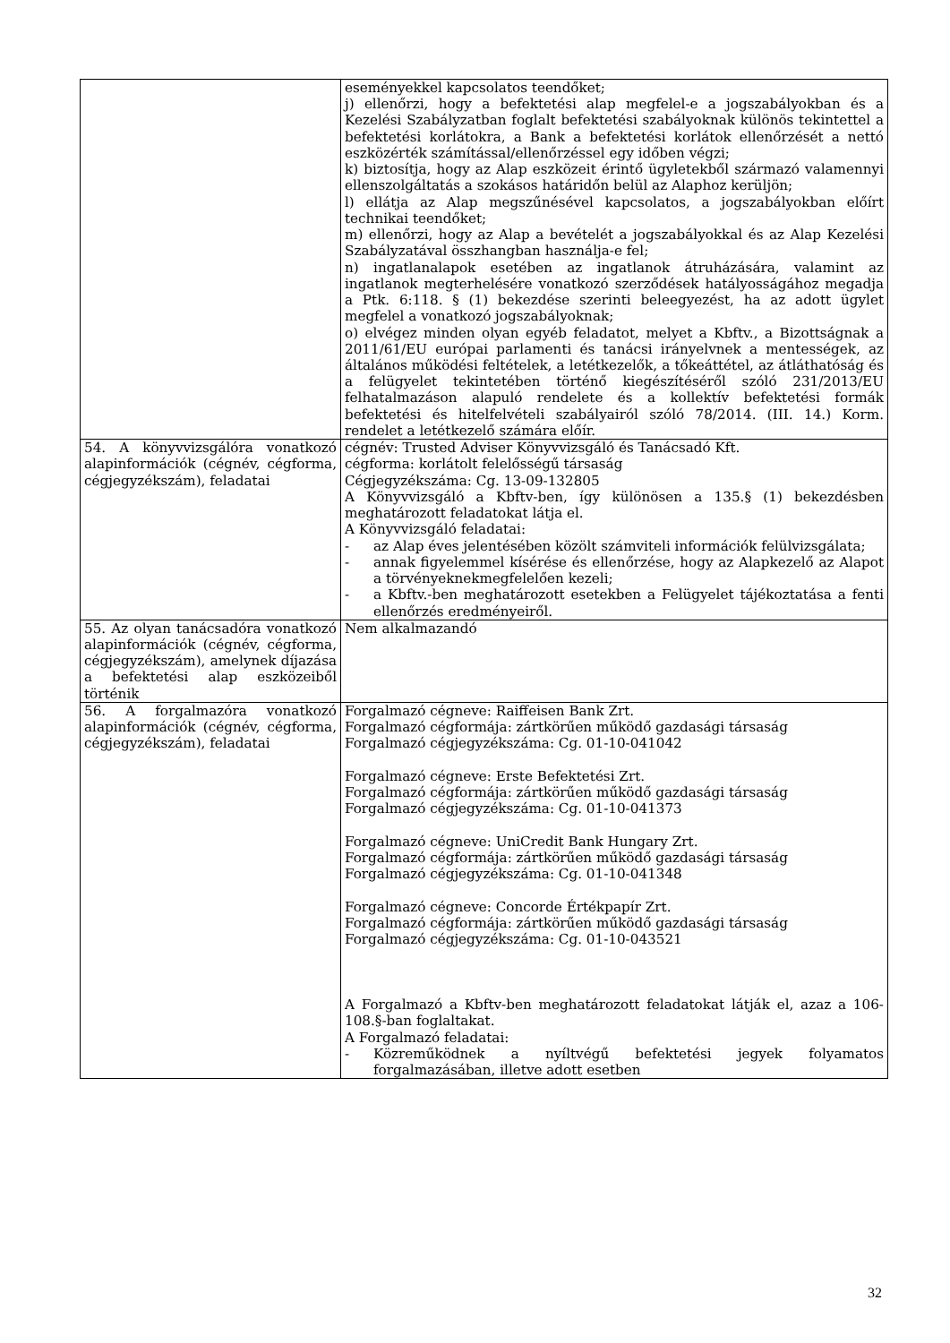| | eseményekkel kapcsolatos teendőket; j) ellenőrzi, hogy a befektetési alap megfelel-e a jogszabályokban és a Kezelési Szabályzatban foglalt befektetési szabályoknak különös tekintettel a befektetési korlátokra, a Bank a befektetési korlátok ellenőrzését a nettó eszközérték számítással/ellenőrzéssel egy időben végzi; k) biztosítja, hogy az Alap eszközeit érintő ügyletekből származó valamennyi ellenszolgáltatás a szokásos határidőn belül az Alaphoz kerüljön; l) ellátja az Alap megszűnésével kapcsolatos, a jogszabályokban előírt technikai teendőket; m) ellenőrzi, hogy az Alap a bevételét a jogszabályokkal és az Alap Kezelési Szabályzatával összhangban használja-e fel; n) ingatlanalapok esetében az ingatlanok átruházására, valamint az ingatlanok megterhelésére vonatkozó szerződések hatályosságához megadja a Ptk. 6:118. § (1) bekezdése szerinti beleegyezést, ha az adott ügylet megfelel a vonatkozó jogszabályoknak; o) elvégez minden olyan egyéb feladatot, melyet a Kbftv., a Bizottságnak a 2011/61/EU európai parlamenti és tanácsi irányelvnek a mentességek, az általános működési feltételek, a letétkezelők, a tőkeáttétel, az átláthatóság és a felügyelet tekintetében történő kiegészítéséről szóló 231/2013/EU felhatalmazáson alapuló rendelete és a kollektív befektetési formák befektetési és hitelfelvételi szabályairól szóló 78/2014. (III. 14.) Korm. rendelet a letétkezelő számára előír. |
| 54. A könyvvizsgálóra vonatkozó alapinformációk (cégnév, cégforma, cégjegyzékszám), feladatai | cégnév: Trusted Adviser Könyvvizsgáló és Tanácsadó Kft. cégforma: korlátolt felelősségű társaság Cégjegyzékszáma: Cg. 13-09-132805 A Könyvvizsgáló a Kbftv-ben, így különösen a 135.§ (1) bekezdésben meghatározott feladatokat látja el. A Könyvvizsgáló feladatai: - az Alap éves jelentésében közölt számviteli információk felülvizsgálata; - annak figyelemmel kísérése és ellenőrzése, hogy az Alapkezelő az Alapot a törvényeknekmegfelelően kezeli; - a Kbftv.-ben meghatározott esetekben a Felügyelet tájékoztatása a fenti ellenőrzés eredményeiről. |
| 55. Az olyan tanácsadóra vonatkozó alapinformációk (cégnév, cégforma, cégjegyzékszám), amelynek díjazása a befektetési alap eszközeiből történik | Nem alkalmazandó |
| 56. A forgalmazóra vonatkozó alapinformációk (cégnév, cégforma, cégjegyzékszám), feladatai | Forgalmazó cégneve: Raiffeisen Bank Zrt. Forgalmazó cégformája: zártkörűen működő gazdasági társaság Forgalmazó cégjegyzékszáma: Cg. 01-10-041042 Forgalmazó cégneve: Erste Befektetési Zrt. Forgalmazó cégformája: zártkörűen működő gazdasági társaság Forgalmazó cégjegyzékszáma: Cg. 01-10-041373 Forgalmazó cégneve: UniCredit Bank Hungary Zrt. Forgalmazó cégformája: zártkörűen működő gazdasági társaság Forgalmazó cégjegyzékszáma: Cg. 01-10-041348 Forgalmazó cégneve: Concorde Értékpapír Zrt. Forgalmazó cégformája: zártkörűen működő gazdasági társaság Forgalmazó cégjegyzékszáma: Cg. 01-10-043521 A Forgalmazó a Kbftv-ben meghatározott feladatokat látják el, azaz a 106-108.§-ban foglaltakat. A Forgalmazó feladatai: - Közreműködnek a nyíltvégű befektetési jegyek folyamatos forgalmazásában, illetve adott esetben |
32